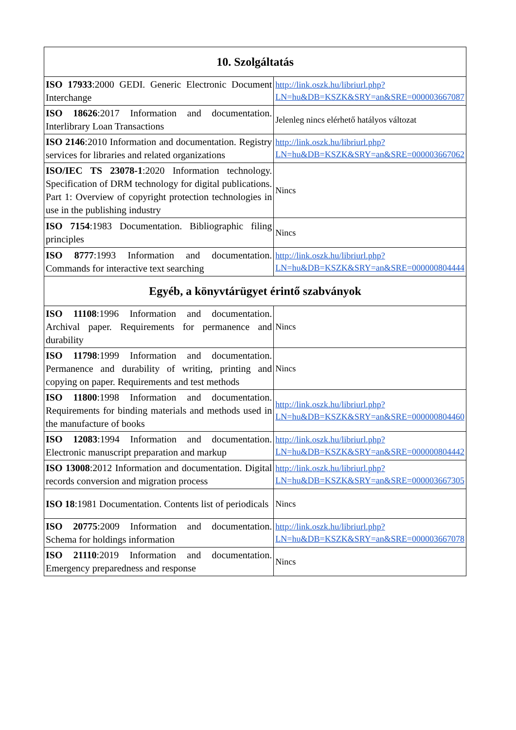| 10. Szolgáltatás | |
| --- | --- |
| ISO 17933 :2000 GEDI. Generic Electronic Document Interchange | http://link.oszk.hu/libriurl.php?LN=hu&DB=KSZK&SRY=an&SRE=000003667087 |
| ISO 18626 :2017 Information and documentation. Interlibrary Loan Transactions | Jelenleg nincs elérhető hatályos változat |
| ISO 2146 :2010 Information and documentation. Registry services for libraries and related organizations | http://link.oszk.hu/libriurl.php?LN=hu&DB=KSZK&SRY=an&SRE=000003667062 |
| ISO/IEC TS 23078-1 :2020 Information technology. Specification of DRM technology for digital publications. Part 1: Overview of copyright protection technologies in use in the publishing industry | Nincs |
| ISO 7154 :1983 Documentation. Bibliographic filing principles | Nincs |
| ISO 8777 :1993 Information and documentation. Commands for interactive text searching | http://link.oszk.hu/libriurl.php?LN=hu&DB=KSZK&SRY=an&SRE=000000804444 |
| Egyéb, a könyvtárügyet érintő szabványok | |
| ISO 11108 :1996 Information and documentation. Archival paper. Requirements for permanence and durability | Nincs |
| ISO 11798 :1999 Information and documentation. Permanence and durability of writing, printing and copying on paper. Requirements and test methods | Nincs |
| ISO 11800 :1998 Information and documentation. Requirements for binding materials and methods used in the manufacture of books | http://link.oszk.hu/libriurl.php?LN=hu&DB=KSZK&SRY=an&SRE=000000804460 |
| ISO 12083 :1994 Information and documentation. Electronic manuscript preparation and markup | http://link.oszk.hu/libriurl.php?LN=hu&DB=KSZK&SRY=an&SRE=000000804442 |
| ISO 13008 :2012 Information and documentation. Digital records conversion and migration process | http://link.oszk.hu/libriurl.php?LN=hu&DB=KSZK&SRY=an&SRE=000003667305 |
| ISO 18 :1981 Documentation. Contents list of periodicals | Nincs |
| ISO 20775 :2009 Information and documentation. Schema for holdings information | http://link.oszk.hu/libriurl.php?LN=hu&DB=KSZK&SRY=an&SRE=000003667078 |
| ISO 21110 :2019 Information and documentation. Emergency preparedness and response | Nincs |